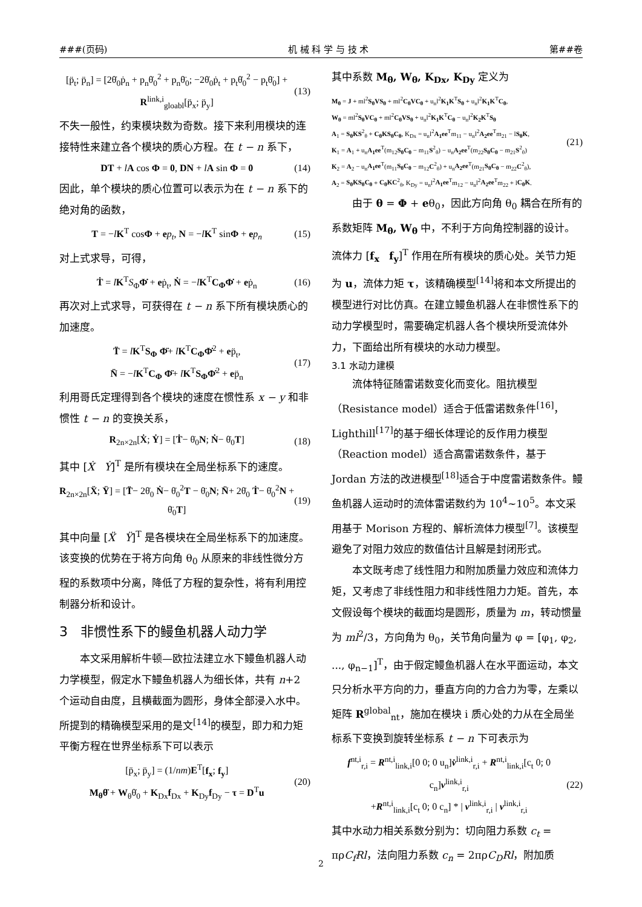###(页码) 机 械 科 学 与 技 术 第##卷
[p̈<sub>t</sub>; p̈<sub>n</sub>] = [2θ̇<sub>0</sub>ṗ<sub>n</sub> + p<sub>n</sub>θ̇<sub>0</sub><sup>2</sup> + p<sub>n</sub>θ̈<sub>0</sub>; −2θ̇<sub>0</sub>ṗ<sub>t</sub> + p<sub>t</sub>θ̇<sub>0</sub><sup>2</sup> − p<sub>t</sub>θ̈<sub>0</sub>] + R<sup>link,i</sup><sub>gloabl</sub>[p̈<sub>x</sub>; p̈<sub>y</sub>] (13)
不失一般性，约束模块数为奇数。接下来利用模块的连接特性来建立各个模块的质心方程。在 t − n 系下，
DT + lA cos Φ = 0, DN + lA sin Φ = 0 (14)
因此，单个模块的质心位置可以表示为在 t − n 系下的绝对角的函数，
T = −lK<sup>T</sup> cosΦ + ep<sub>t</sub>, N = −lK<sup>T</sup> sinΦ + ep<sub>n</sub> (15)
对上式求导，可得，
Ṫ = lK<sup>T</sup>S<sub>Φ</sub>Φ̇ + eṗ<sub>t</sub>, Ṅ = −lK<sup>T</sup>C<sub>Φ</sub>Φ̇ + eṗ<sub>n</sub> (16)
再次对上式求导，可获得在 t − n 系下所有模块质心的加速度。
T̈ = lK<sup>T</sup>S<sub>Φ</sub> Φ̈+ lK<sup>T</sup>C<sub>Φ</sub>Φ̇<sup>2</sup> + ep̈<sub>t</sub>,
N̈ = −lK<sup>T</sup>C<sub>Φ</sub> Φ̈+ lK<sup>T</sup>S<sub>Φ</sub>Φ̇<sup>2</sup> + ep̈<sub>n</sub> (17)
利用哥氏定理得到各个模块的速度在惯性系 x − y 和非惯性 t − n 的变换关系，
R<sub>2n×2n</sub>[Ẋ; Ẏ] = [Ṫ− θ̇<sub>0</sub>N; Ṅ− θ̇<sub>0</sub>T] (18)
其中 [Ẋ Ẏ]<sup>T</sup> 是所有模块在全局坐标系下的速度。
R<sub>2n×2n</sub>[Ẍ; Ÿ] = [T̈− 2θ̇<sub>0</sub> Ṅ− θ̇<sub>0</sub><sup>2</sup>T − θ̈<sub>0</sub>N; N̈+ 2θ̇<sub>0</sub> Ṫ− θ̇<sub>0</sub><sup>2</sup>N + θ̈<sub>0</sub>T] (19)
其中向量 [Ẍ Ÿ]<sup>T</sup> 是各模块在全局坐标系下的加速度。该变换的优势在于将方向角 θ<sub>0</sub> 从原来的非线性微分方程的系数项中分离，降低了方程的复杂性，将有利用控制器分析和设计。
3 非惯性系下的鳗鱼机器人动力学
本文采用解析牛顿—欧拉法建立水下鳗鱼机器人动力学模型，假定水下鳗鱼机器人为细长体，共有 n+2 个运动自由度，且横截面为圆形，身体全部浸入水中。所提到的精确模型采用的是文<sup>[14]</sup>的模型，即力和力矩平衡方程在世界坐标系下可以表示
[p̈<sub>x</sub>; p̈<sub>y</sub>] = (1/nm)E<sup>T</sup>[f<sub>x</sub>; f<sub>y</sub>]
M<sub>θ</sub>θ̈ + W<sub>θ</sub>θ̇<sub>0</sub> + K<sub>Dx</sub>f<sub>Dx</sub> + K<sub>Dy</sub>f<sub>Dy</sub> − τ = D<sup>T</sup>u (20)
其中系数 M<sub>θ</sub>, W<sub>θ</sub>, K<sub>Dx</sub>, K<sub>Dy</sub> 定义为
M<sub>θ</sub> = J + ml<sup>2</sup>S<sub>θ</sub>VS<sub>θ</sub> + ml<sup>2</sup>C<sub>θ</sub>VC<sub>θ</sub> + u<sub>n</sub>l<sup>2</sup>K<sub>1</sub>K<sup>T</sup>S<sub>θ</sub> + u<sub>n</sub>l<sup>2</sup>K<sub>1</sub>K<sup>T</sup>C<sub>θ</sub>,
W<sub>θ</sub> = ml<sup>2</sup>S<sub>θ</sub>VC<sub>θ</sub> + ml<sup>2</sup>C<sub>θ</sub>VS<sub>θ</sub> + u<sub>n</sub>l<sup>2</sup>K<sub>1</sub>K<sup>T</sup>C<sub>θ</sub> − u<sub>n</sub>l<sup>2</sup>K<sub>2</sub>K<sup>T</sup>S<sub>θ</sub>
A<sub>1</sub> = S<sub>θ</sub>KS<sup>2</sup><sub>θ</sub> + C<sub>θ</sub>KS<sub>θ</sub>C<sub>θ</sub>, K<sub>Dx</sub> = u<sub>n</sub>l<sup>2</sup>A<sub>1</sub>ee<sup>T</sup>m<sub>11</sub> − u<sub>n</sub>l<sup>2</sup>A<sub>2</sub>ee<sup>T</sup>m<sub>21</sub> − lS<sub>θ</sub>K,
K<sub>1</sub> = A<sub>1</sub> + u<sub>n</sub>A<sub>1</sub>ee<sup>T</sup>(m<sub>12</sub>S<sub>θ</sub>C<sub>θ</sub> − m<sub>11</sub>S<sup>2</sup><sub>θ</sub>) − u<sub>n</sub>A<sub>2</sub>ee<sup>T</sup>(m<sub>22</sub>S<sub>θ</sub>C<sub>θ</sub> − m<sub>21</sub>S<sup>2</sup><sub>θ</sub>)
K<sub>2</sub> = A<sub>2</sub> − u<sub>n</sub>A<sub>1</sub>ee<sup>T</sup>(m<sub>11</sub>S<sub>θ</sub>C<sub>θ</sub> − m<sub>12</sub>C<sup>2</sup><sub>θ</sub>) + u<sub>n</sub>A<sub>2</sub>ee<sup>T</sup>(m<sub>21</sub>S<sub>θ</sub>C<sub>θ</sub> − m<sub>22</sub>C<sup>2</sup><sub>θ</sub>),
A<sub>2</sub> = S<sub>θ</sub>KS<sub>θ</sub>C<sub>θ</sub> + C<sub>θ</sub>KC<sup>2</sup><sub>θ</sub>, K<sub>Dy</sub> = u<sub>n</sub>l<sup>2</sup>A<sub>1</sub>ee<sup>T</sup>m<sub>12</sub> − u<sub>n</sub>l<sup>2</sup>A<sub>2</sub>ee<sup>T</sup>m<sub>22</sub> + lC<sub>θ</sub>K. (21)
由于 θ = Φ + eθ<sub>0</sub>，因此方向角 θ<sub>0</sub> 耦合在所有的系数矩阵 M<sub>θ</sub>, W<sub>θ</sub> 中，不利于方向角控制器的设计。流体力 [f<sub>x</sub> f<sub>y</sub>]<sup>T</sup> 作用在所有模块的质心处。关节力矩为 u，流体力矩 τ，该精确模型<sup>[14]</sup>将和本文所提出的模型进行对比仿真。在建立鳗鱼机器人在非惯性系下的动力学模型时，需要确定机器人各个模块所受流体外力，下面给出所有模块的水动力模型。
3.1 水动力建模
流体特征随雷诺数变化而变化。阻抗模型（Resistance model）适合于低雷诺数条件<sup>[16]</sup>，Lighthill<sup>[17]</sup>的基于细长体理论的反作用力模型（Reaction model）适合高雷诺数条件，基于 Jordan 方法的改进模型<sup>[18]</sup>适合于中度雷诺数条件。鳗鱼机器人运动时的流体雷诺数约为 10<sup>4</sup>~10<sup>5</sup>。本文采用基于 Morison 方程的、解析流体力模型<sup>[7]</sup>。该模型避免了对阻力效应的数值估计且解是封闭形式。
本文既考虑了线性阻力和附加质量力效应和流体力矩，又考虑了非线性阻力和非线性阻力力矩。首先，本文假设每个模块的截面均是圆形，质量为 m，转动惯量为 ml<sup>2</sup>/3，方向角为 θ<sub>0</sub>，关节角向量为 φ = [φ<sub>1</sub>, φ<sub>2</sub>, ..., φ<sub>n−1</sub>]<sup>T</sup>，由于假定鳗鱼机器人在水平面运动，本文只分析水平方向的力，垂直方向的力合力为零，左乘以矩阵 R<sup>global</sup><sub>nt</sub>，施加在模块 i 质心处的力从在全局坐标系下变换到旋转坐标系 t − n 下可表示为
f<sup>nt,i</sup><sub>r,i</sub> = R<sup>nt,i</sup><sub>link,i</sub>[0 0; 0 u<sub>n</sub>]v̇<sup>link,i</sup><sub>r,i</sub> + R<sup>nt,i</sup><sub>link,i</sub>[c<sub>t</sub> 0; 0 c<sub>n</sub>]v<sup>link,i</sup><sub>r,i</sub>
+R<sup>nt,i</sup><sub>link,i</sub>[c<sub>t</sub> 0; 0 c<sub>n</sub>] * | v<sup>link,i</sup><sub>r,i</sub> | v<sup>link,i</sup><sub>r,i</sub> (22)
其中水动力相关系数分别为：切向阻力系数 c<sub>t</sub> = πρC<sub>f</sub>Rl，法向阻力系数 c<sub>n</sub> = 2πρC<sub>D</sub>Rl，附加质
2